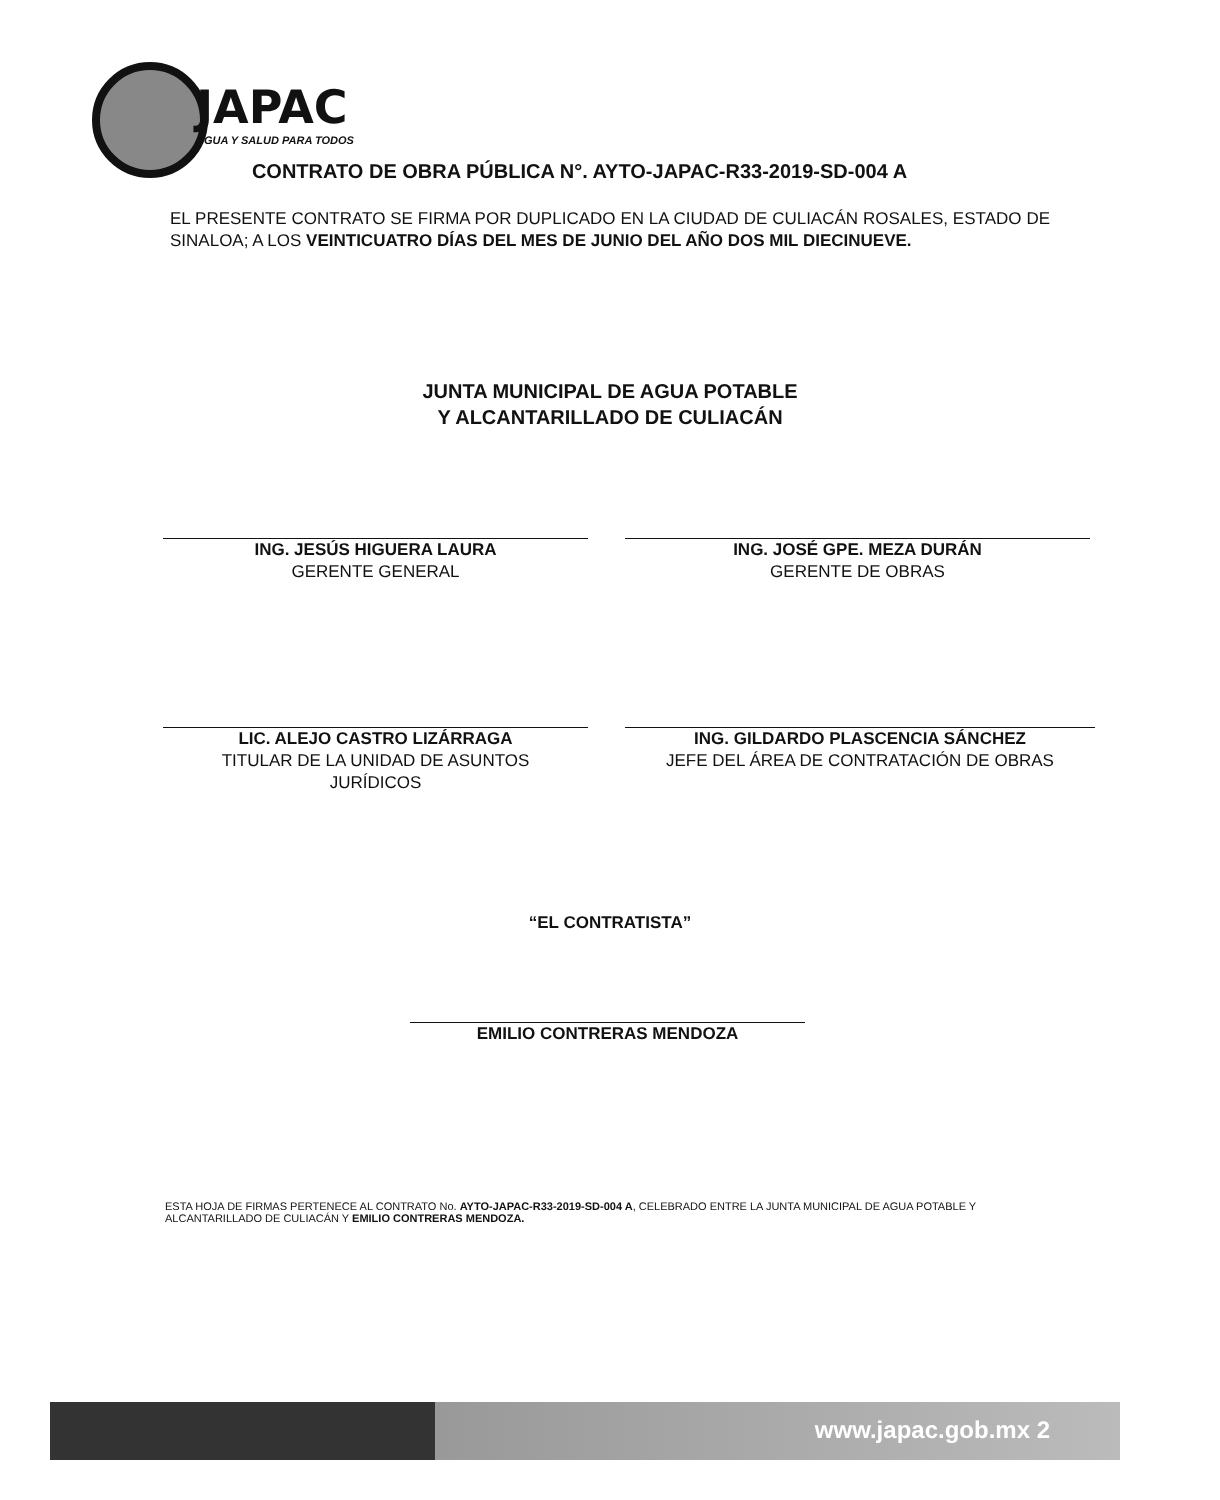JAPAC
AGUA Y SALUD PARA TODOS
CONTRATO DE OBRA PÚBLICA N°. AYTO-JAPAC-R33-2019-SD-004 A
EL PRESENTE CONTRATO SE FIRMA POR DUPLICADO EN LA CIUDAD DE CULIACÁN ROSALES, ESTADO DE SINALOA; A LOS VEINTICUATRO DÍAS DEL MES DE JUNIO DEL AÑO DOS MIL DIECINUEVE.
JUNTA MUNICIPAL DE AGUA POTABLE
Y ALCANTARILLADO DE CULIACÁN
ING. JESÚS HIGUERA LAURA
GERENTE GENERAL
ING. JOSÉ GPE. MEZA DURÁN
GERENTE DE OBRAS
LIC. ALEJO CASTRO LIZÁRRAGA
TITULAR DE LA UNIDAD DE ASUNTOS
JURÍDICOS
ING. GILDARDO PLASCENCIA SÁNCHEZ
JEFE DEL ÁREA DE CONTRATACIÓN DE OBRAS
“EL CONTRATISTA”
EMILIO CONTRERAS MENDOZA
ESTA HOJA DE FIRMAS PERTENECE AL CONTRATO No. AYTO-JAPAC-R33-2019-SD-004 A, CELEBRADO ENTRE LA JUNTA MUNICIPAL DE AGUA POTABLE Y ALCANTARILLADO DE CULIACÁN Y EMILIO CONTRERAS MENDOZA.
www.japac.gob.mx 2